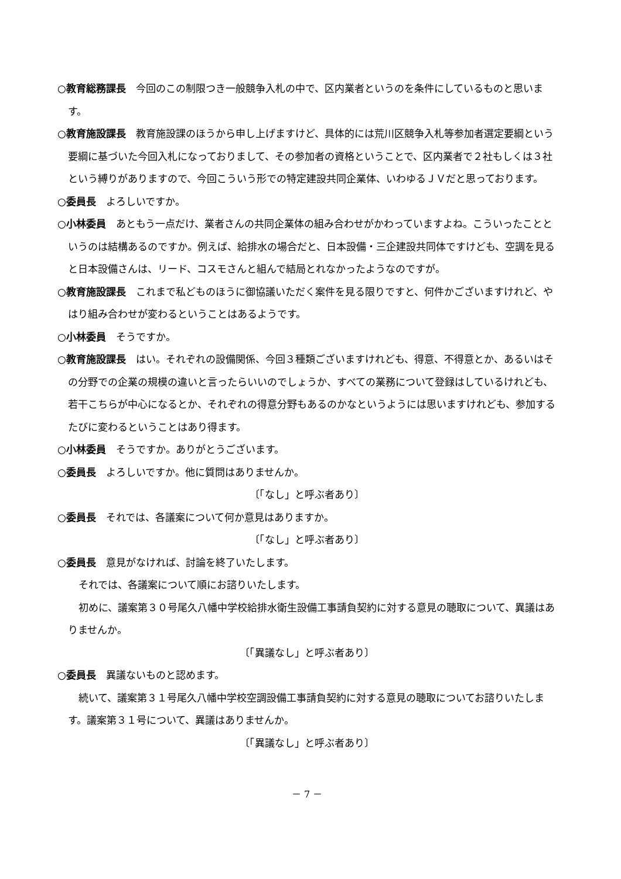○教育総務課長　今回のこの制限つき一般競争入札の中で、区内業者というのを条件にしているものと思います。
○教育施設課長　教育施設課のほうから申し上げますけど、具体的には荒川区競争入札等参加者選定要綱という要綱に基づいた今回入札になっておりまして、その参加者の資格ということで、区内業者で２社もしくは３社という縛りがありますので、今回こういう形での特定建設共同企業体、いわゆるＪＶだと思っております。
○委員長　よろしいですか。
○小林委員　あともう一点だけ、業者さんの共同企業体の組み合わせがかわっていますよね。こういったことというのは結構あるのですか。例えば、給排水の場合だと、日本設備・三企建設共同体ですけども、空調を見ると日本設備さんは、リード、コスモさんと組んで結局とれなかったようなのですが。
○教育施設課長　これまで私どものほうに御協議いただく案件を見る限りですと、何件かございますけれど、やはり組み合わせが変わるということはあるようです。
○小林委員　そうですか。
○教育施設課長　はい。それぞれの設備関係、今回３種類ございますけれども、得意、不得意とか、あるいはその分野での企業の規模の違いと言ったらいいのでしょうか、すべての業務について登録はしているけれども、若干こちらが中心になるとか、それぞれの得意分野もあるのかなというようには思いますけれども、参加するたびに変わるということはあり得ます。
○小林委員　そうですか。ありがとうございます。
○委員長　よろしいですか。他に質問はありませんか。
〔「なし」と呼ぶ者あり〕
○委員長　それでは、各議案について何か意見はありますか。
〔「なし」と呼ぶ者あり〕
○委員長　意見がなければ、討論を終了いたします。
それでは、各議案について順にお諮りいたします。
初めに、議案第３０号尾久八幡中学校給排水衛生設備工事請負契約に対する意見の聴取について、異議はありませんか。
〔「異議なし」と呼ぶ者あり〕
○委員長　異議ないものと認めます。
続いて、議案第３１号尾久八幡中学校空調設備工事請負契約に対する意見の聴取についてお諮りいたします。議案第３１号について、異議はありませんか。
〔「異議なし」と呼ぶ者あり〕
－ 7 －